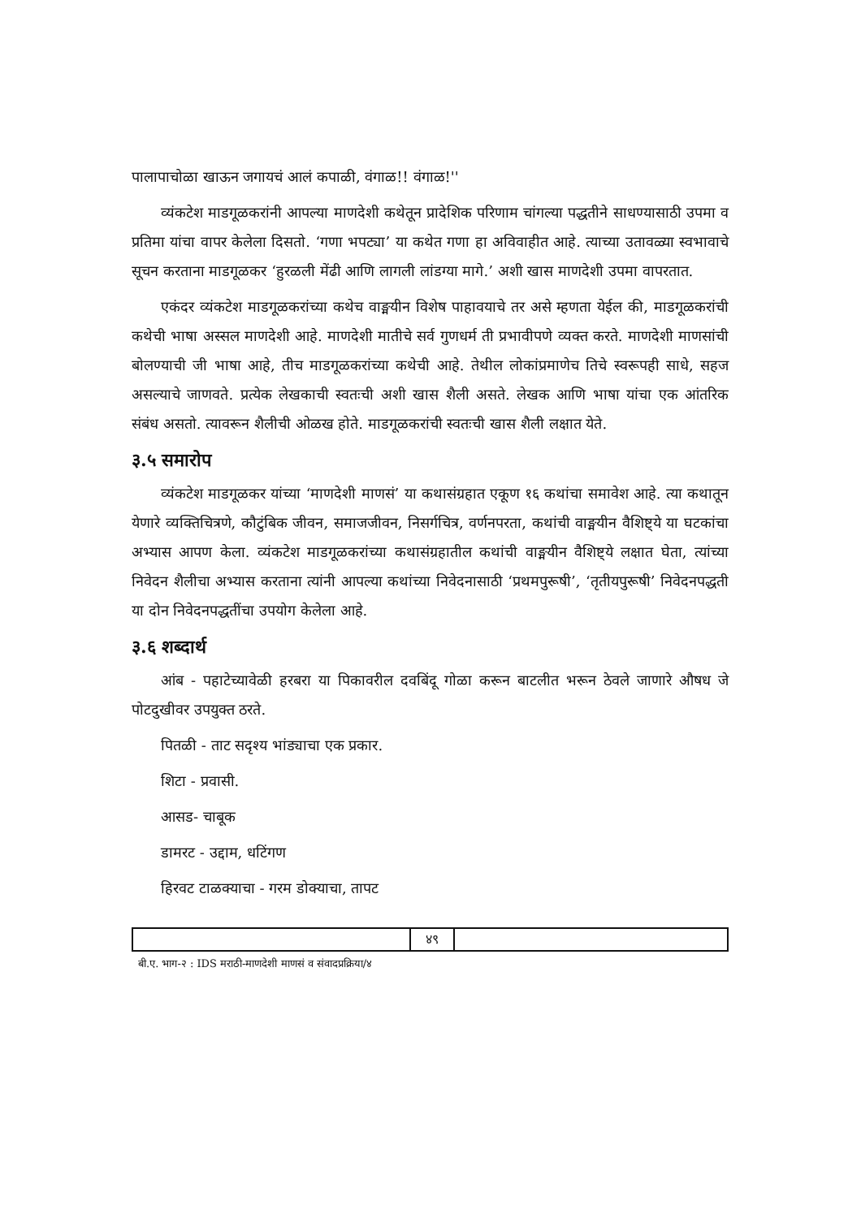पालापाचोळा खाऊन जगायचं आलं कपाळी, वंगाळ!! वंगाळ!''
व्यंकटेश माडगूळकरांनी आपल्या माणदेशी कथेतून प्रादेशिक परिणाम चांगल्या पद्धतीने साधण्यासाठी उपमा व प्रतिमा यांचा वापर केलेला दिसतो. ‘गणा भपट्या’ या कथेत गणा हा अविवाहीत आहे. त्याच्या उतावळ्या स्वभावाचे सूचन करताना माडगूळकर ‘हुरळली मेंढी आणि लागली लांडग्या मागे.’ अशी खास माणदेशी उपमा वापरतात.
एकंदर व्यंकटेश माडगूळकरांच्या कथेच वाङ्मयीन विशेष पाहावयाचे तर असे म्हणता येईल की, माडगूळकरांची कथेची भाषा अस्सल माणदेशी आहे. माणदेशी मातीचे सर्व गुणधर्म ती प्रभावीपणे व्यक्त करते. माणदेशी माणसांची बोलण्याची जी भाषा आहे, तीच माडगूळकरांच्या कथेची आहे. तेथील लोकांप्रमाणेच तिचे स्वरूपही साधे, सहज असल्याचे जाणवते. प्रत्येक लेखकाची स्वतःची अशी खास शैली असते. लेखक आणि भाषा यांचा एक आंतरिक संबंध असतो. त्यावरून शैलीची ओळख होते. माडगूळकरांची स्वतःची खास शैली लक्षात येते.
३.५ समारोप
व्यंकटेश माडगूळकर यांच्या ‘माणदेशी माणसं’ या कथासंग्रहात एकूण १६ कथांचा समावेश आहे. त्या कथातून येणारे व्यक्तिचित्रणे, कौटुंबिक जीवन, समाजजीवन, निसर्गचित्र, वर्णनपरता, कथांची वाङ्मयीन वैशिष्ट्ये या घटकांचा अभ्यास आपण केला. व्यंकटेश माडगूळकरांच्या कथासंग्रहातील कथांची वाङ्मयीन वैशिष्ट्ये लक्षात घेता, त्यांच्या निवेदन शैलीचा अभ्यास करताना त्यांनी आपल्या कथांच्या निवेदनासाठी ‘प्रथमपुरूषी’, ‘तृतीयपुरूषी’ निवेदनपद्धती या दोन निवेदनपद्धतींचा उपयोग केलेला आहे.
३.६ शब्दार्थ
आंब - पहाटेच्यावेळी हरबरा या पिकावरील दवबिंदू गोळा करून बाटलीत भरून ठेवले जाणारे औषध जे पोटदुखीवर उपयुक्त ठरते.
पितळी - ताट सदृश्य भांड्याचा एक प्रकार.
शिटा - प्रवासी.
आसड- चाबूक
डामरट - उद्दाम, धटिंगण
हिरवट टाळक्याचा - गरम डोक्याचा, तापट
४९
बी.ए. भाग-२ : IDS मराठी-माणदेशी माणसं व संवादप्रक्रिया/४